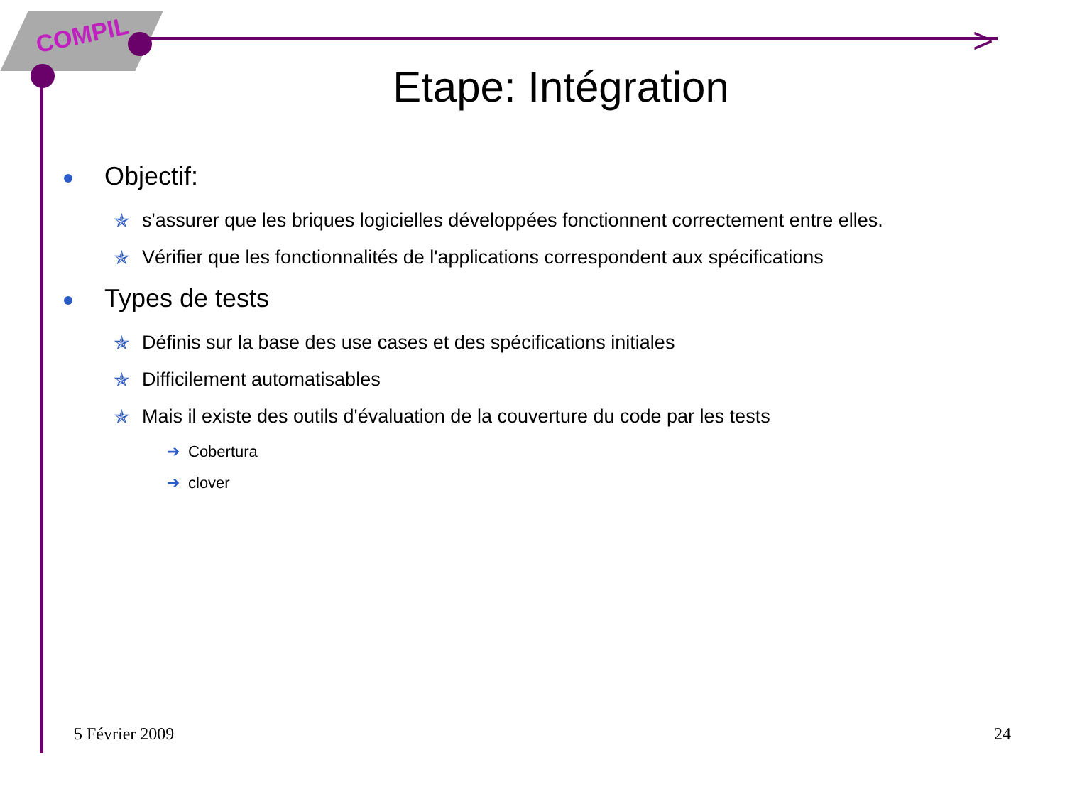COMPIL >
Etape: Intégration
Objectif:
✯ s'assurer que les briques logicielles développées fonctionnent correctement entre elles.
✯ Vérifier que les fonctionnalités de l'applications correspondent aux spécifications
Types de tests
✯ Définis sur la base des use cases et des spécifications initiales
✯ Difficilement automatisables
✯ Mais il existe des outils d'évaluation de la couverture du code par les tests
➔ Cobertura
➔ clover
5 Février 2009 24